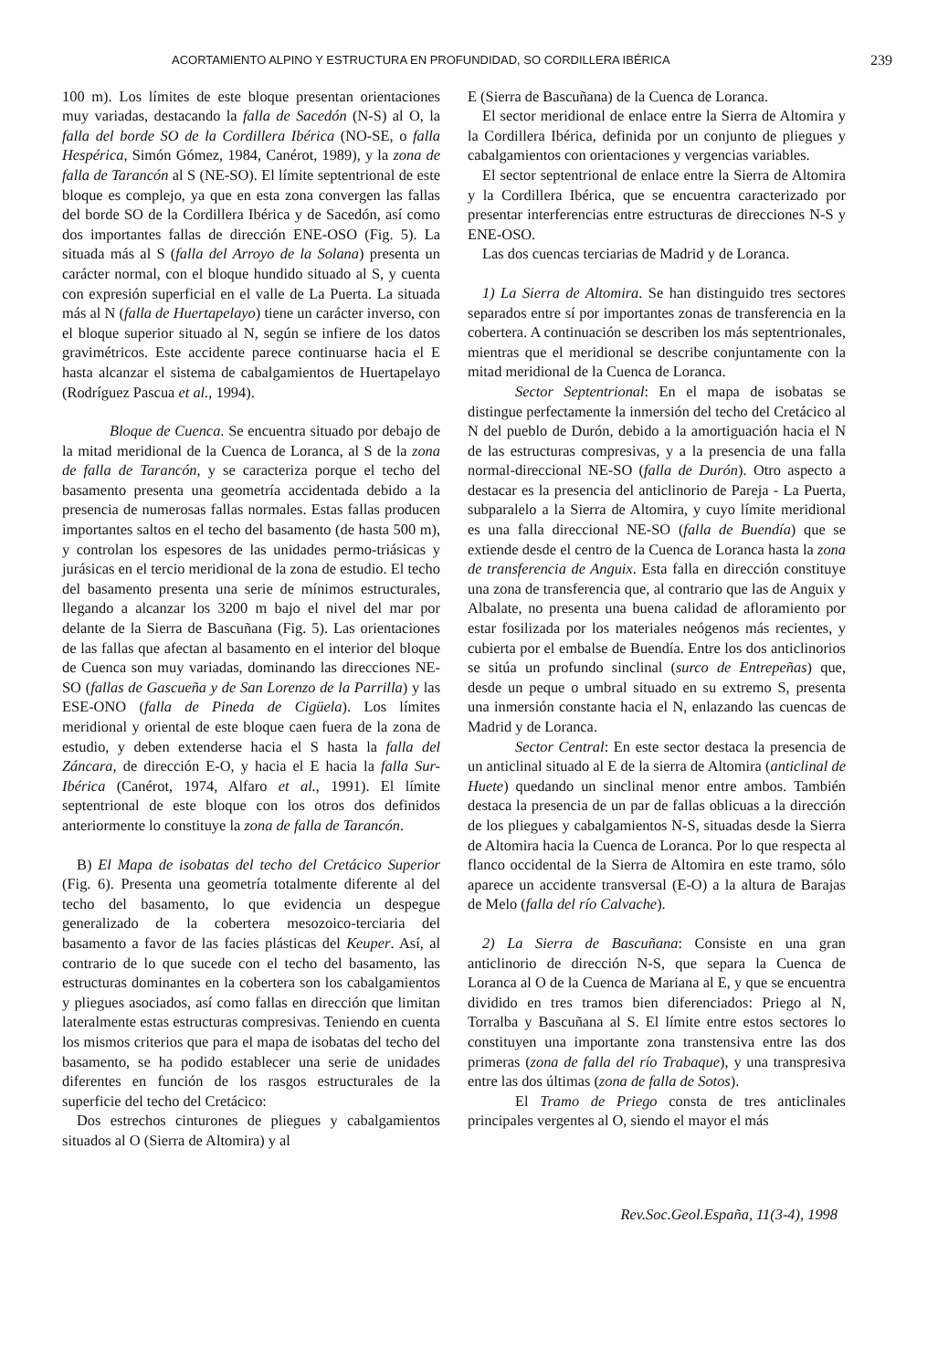ACORTAMIENTO ALPINO Y ESTRUCTURA EN PROFUNDIDAD, SO CORDILLERA IBÉRICA 239
100 m). Los límites de este bloque presentan orientaciones muy variadas, destacando la falla de Sacedón (N-S) al O, la falla del borde SO de la Cordillera Ibérica (NO-SE, o falla Hespérica, Simón Gómez, 1984, Canérot, 1989), y la zona de falla de Tarancón al S (NE-SO). El límite septentrional de este bloque es complejo, ya que en esta zona convergen las fallas del borde SO de la Cordillera Ibérica y de Sacedón, así como dos importantes fallas de dirección ENE-OSO (Fig. 5). La situada más al S (falla del Arroyo de la Solana) presenta un carácter normal, con el bloque hundido situado al S, y cuenta con expresión superficial en el valle de La Puerta. La situada más al N (falla de Huertapelayo) tiene un carácter inverso, con el bloque superior situado al N, según se infiere de los datos gravimétricos. Este accidente parece continuarse hacia el E hasta alcanzar el sistema de cabalgamientos de Huertapelayo (Rodríguez Pascua et al., 1994).
Bloque de Cuenca. Se encuentra situado por debajo de la mitad meridional de la Cuenca de Loranca, al S de la zona de falla de Tarancón, y se caracteriza porque el techo del basamento presenta una geometría accidentada debido a la presencia de numerosas fallas normales. Estas fallas producen importantes saltos en el techo del basamento (de hasta 500 m), y controlan los espesores de las unidades permo-triásicas y jurásicas en el tercio meridional de la zona de estudio. El techo del basamento presenta una serie de mínimos estructurales, llegando a alcanzar los 3200 m bajo el nivel del mar por delante de la Sierra de Bascuñana (Fig. 5). Las orientaciones de las fallas que afectan al basamento en el interior del bloque de Cuenca son muy variadas, dominando las direcciones NE-SO (fallas de Gascueña y de San Lorenzo de la Parrilla) y las ESE-ONO (falla de Pineda de Cigüela). Los límites meridional y oriental de este bloque caen fuera de la zona de estudio, y deben extenderse hacia el S hasta la falla del Záncara, de dirección E-O, y hacia el E hacia la falla Sur-Ibérica (Canérot, 1974, Alfaro et al., 1991). El límite septentrional de este bloque con los otros dos definidos anteriormente lo constituye la zona de falla de Tarancón.
B) El Mapa de isobatas del techo del Cretácico Superior (Fig. 6). Presenta una geometría totalmente diferente al del techo del basamento, lo que evidencia un despegue generalizado de la cobertera mesozoico-terciaria del basamento a favor de las facies plásticas del Keuper. Así, al contrario de lo que sucede con el techo del basamento, las estructuras dominantes en la cobertera son los cabalgamientos y pliegues asociados, así como fallas en dirección que limitan lateralmente estas estructuras compresivas. Teniendo en cuenta los mismos criterios que para el mapa de isobatas del techo del basamento, se ha podido establecer una serie de unidades diferentes en función de los rasgos estructurales de la superficie del techo del Cretácico:
Dos estrechos cinturones de pliegues y cabalgamientos situados al O (Sierra de Altomira) y al
E (Sierra de Bascuñana) de la Cuenca de Loranca.
El sector meridional de enlace entre la Sierra de Altomira y la Cordillera Ibérica, definida por un conjunto de pliegues y cabalgamientos con orientaciones y vergencias variables.
El sector septentrional de enlace entre la Sierra de Altomira y la Cordillera Ibérica, que se encuentra caracterizado por presentar interferencias entre estructuras de direcciones N-S y ENE-OSO.
Las dos cuencas terciarias de Madrid y de Loranca.
1) La Sierra de Altomira. Se han distinguido tres sectores separados entre sí por importantes zonas de transferencia en la cobertera. A continuación se describen los más septentrionales, mientras que el meridional se describe conjuntamente con la mitad meridional de la Cuenca de Loranca.
Sector Septentrional: En el mapa de isobatas se distingue perfectamente la inmersión del techo del Cretácico al N del pueblo de Durón, debido a la amortiguación hacia el N de las estructuras compresivas, y a la presencia de una falla normal-direccional NE-SO (falla de Durón). Otro aspecto a destacar es la presencia del anticlinorio de Pareja - La Puerta, subparalelo a la Sierra de Altomira, y cuyo límite meridional es una falla direccional NE-SO (falla de Buendía) que se extiende desde el centro de la Cuenca de Loranca hasta la zona de transferencia de Anguix. Esta falla en dirección constituye una zona de transferencia que, al contrario que las de Anguix y Albalate, no presenta una buena calidad de afloramiento por estar fosilizada por los materiales neógenos más recientes, y cubierta por el embalse de Buendía. Entre los dos anticlinorios se sitúa un profundo sinclinal (surco de Entrepeñas) que, desde un peque o umbral situado en su extremo S, presenta una inmersión constante hacia el N, enlazando las cuencas de Madrid y de Loranca.
Sector Central: En este sector destaca la presencia de un anticlinal situado al E de la sierra de Altomira (anticlinal de Huete) quedando un sinclinal menor entre ambos. También destaca la presencia de un par de fallas oblicuas a la dirección de los pliegues y cabalgamientos N-S, situadas desde la Sierra de Altomira hacia la Cuenca de Loranca. Por lo que respecta al flanco occidental de la Sierra de Altomira en este tramo, sólo aparece un accidente transversal (E-O) a la altura de Barajas de Melo (falla del río Calvache).
2) La Sierra de Bascuñana: Consiste en una gran anticlinorio de dirección N-S, que separa la Cuenca de Loranca al O de la Cuenca de Mariana al E, y que se encuentra dividido en tres tramos bien diferenciados: Priego al N, Torralba y Bascuñana al S. El límite entre estos sectores lo constituyen una importante zona transtensiva entre las dos primeras (zona de falla del río Trabaque), y una transpresiva entre las dos últimas (zona de falla de Sotos).
El Tramo de Priego consta de tres anticlinales principales vergentes al O, siendo el mayor el más
Rev.Soc.Geol.España, 11(3-4), 1998